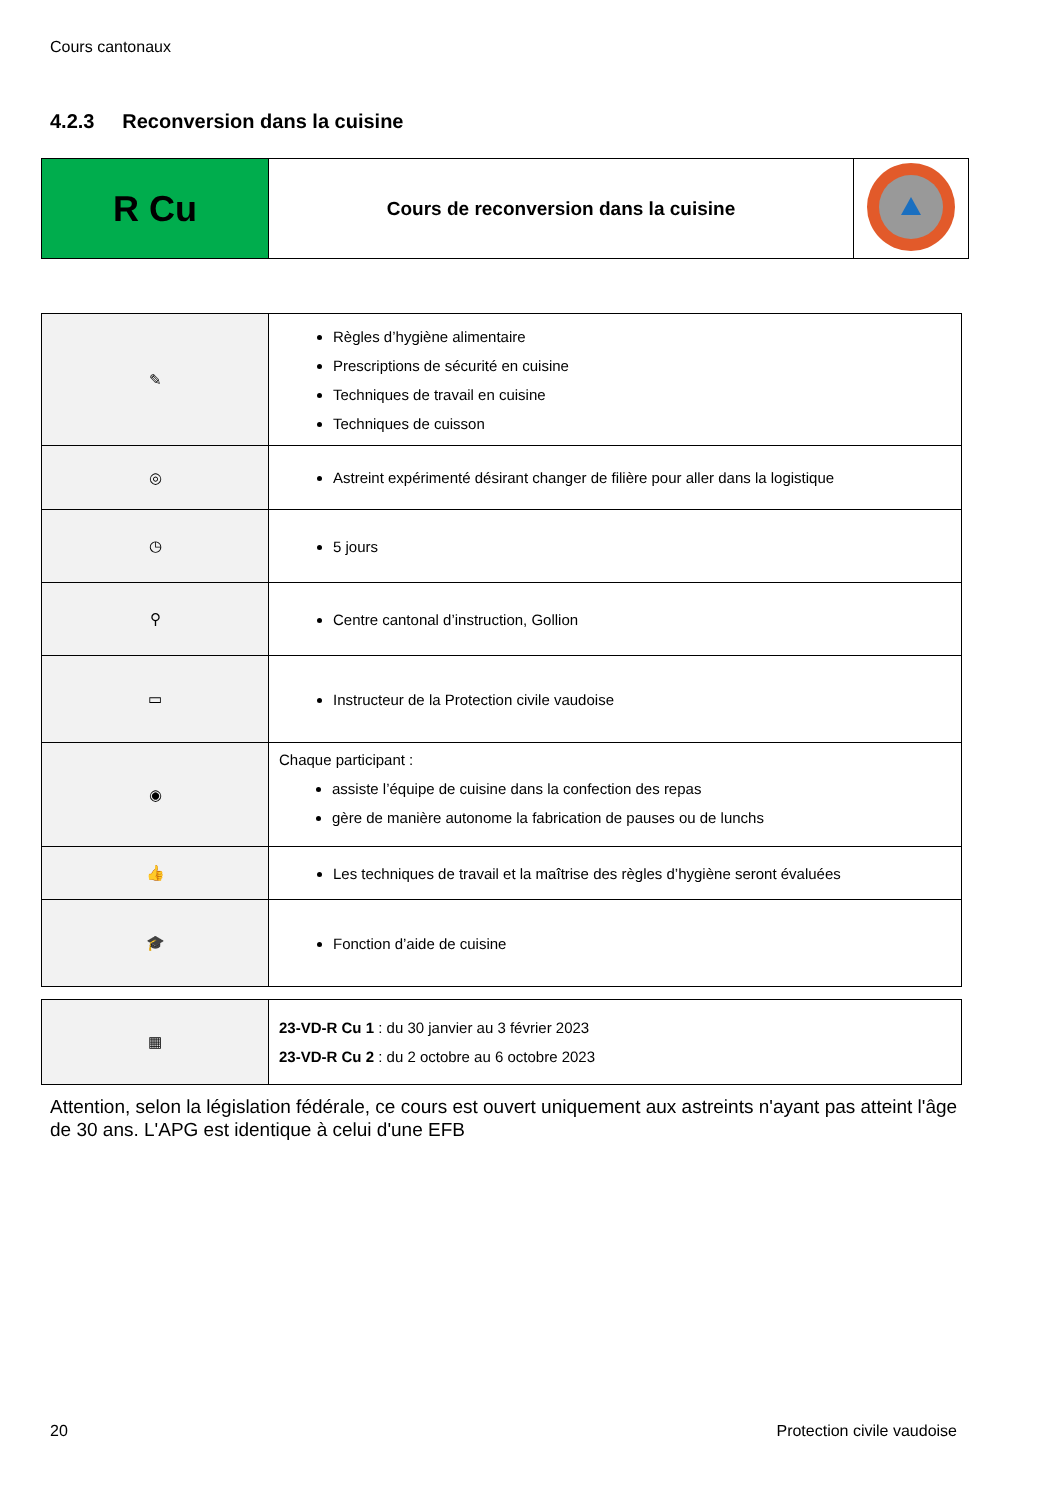Cours cantonaux
4.2.3 Reconversion dans la cuisine
| R Cu | Cours de reconversion dans la cuisine | |
| ✎ | Règles d’hygiène alimentaire Prescriptions de sécurité en cuisine Techniques de travail en cuisine Techniques de cuisson |
| ◎ | Astreint expérimenté désirant changer de filière pour aller dans la logistique |
| ◷ | 5 jours |
| ⚲ | Centre cantonal d’instruction, Gollion |
| ▭ | Instructeur de la Protection civile vaudoise |
| ◉ | Chaque participant : assiste l’équipe de cuisine dans la confection des repas gère de manière autonome la fabrication de pauses ou de lunchs |
| 👍 | Les techniques de travail et la maîtrise des règles d’hygiène seront évaluées |
| 🎓 | Fonction d’aide de cuisine |
| ▦ | 23-VD-R Cu 1 : du 30 janvier au 3 février 2023 23-VD-R Cu 2 : du 2 octobre au 6 octobre 2023 |
Attention, selon la législation fédérale, ce cours est ouvert uniquement aux astreints n'ayant pas atteint l'âge de 30 ans. L'APG est identique à celui d'une EFB
20 Protection civile vaudoise